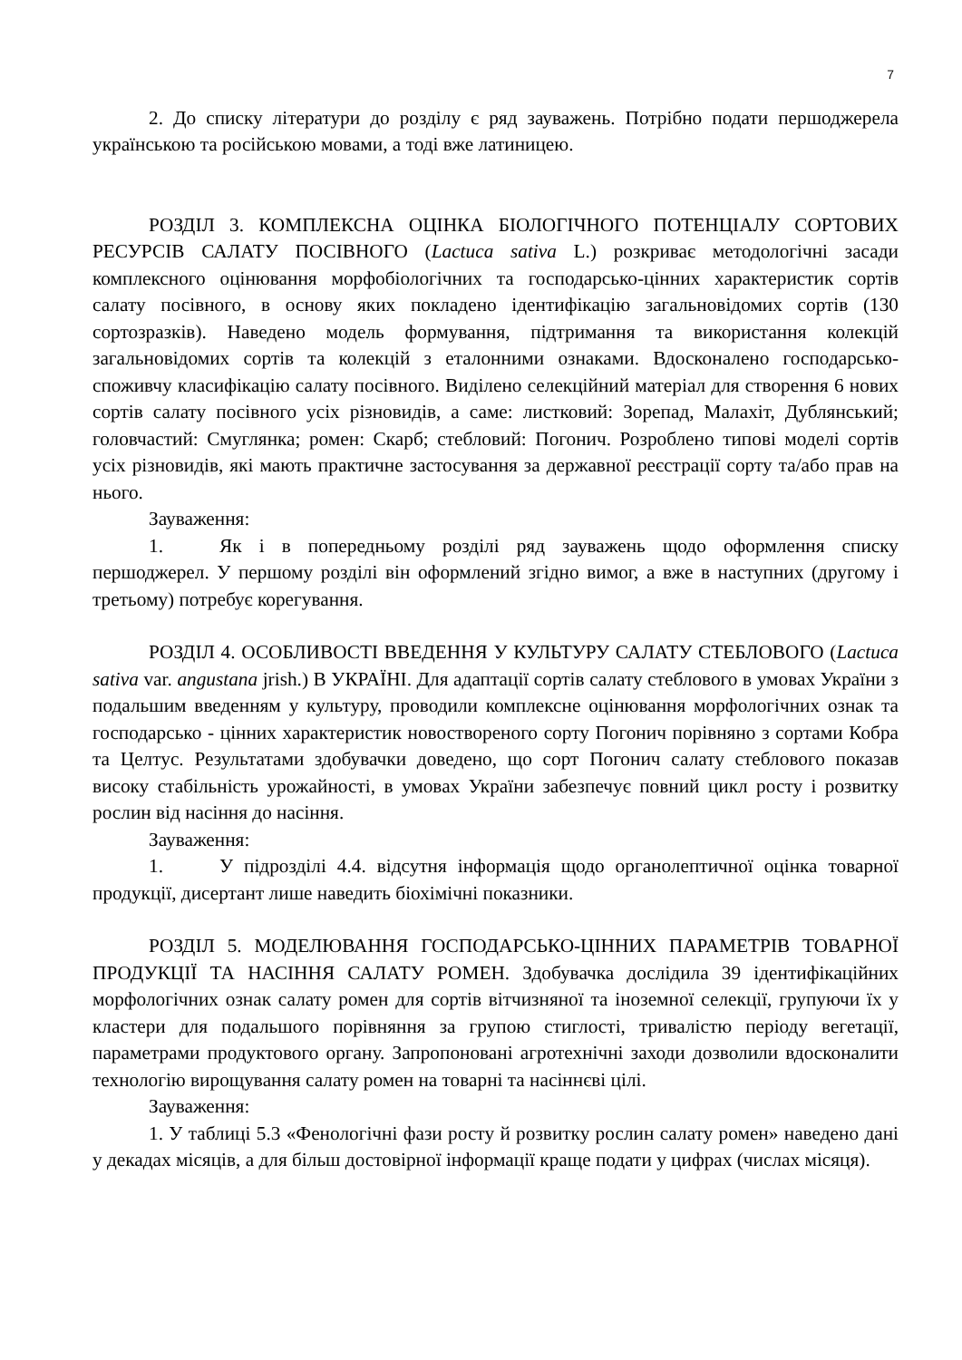7
2. До списку літератури до розділу є ряд зауважень. Потрібно подати першоджерела українською та російською мовами, а тоді вже латиницею.
РОЗДІЛ 3. КОМПЛЕКСНА ОЦІНКА БІОЛОГІЧНОГО ПОТЕНЦІАЛУ СОРТОВИХ РЕСУРСІВ САЛАТУ ПОСІВНОГО (Lactuca sativa L.) розкриває методологічні засади комплексного оцінювання морфобіологічних та господарсько-цінних характеристик сортів салату посівного, в основу яких покладено ідентифікацію загальновідомих сортів (130 сортозразків). Наведено модель формування, підтримання та використання колекцій загальновідомих сортів та колекцій з еталонними ознаками. Вдосконалено господарсько-споживчу класифікацію салату посівного. Виділено селекційний матеріал для створення 6 нових сортів салату посівного усіх різновидів, а саме: листковий: Зорепад, Малахіт, Дублянський; головчастий: Смуглянка; ромен: Скарб; стебловий: Погонич. Розроблено типові моделі сортів усіх різновидів, які мають практичне застосування за державної реєстрації сорту та/або прав на нього.
Зауваження:
1. Як і в попередньому розділі ряд зауважень щодо оформлення списку першоджерел. У першому розділі він оформлений згідно вимог, а вже в наступних (другому і третьому) потребує корегування.
РОЗДІЛ 4. ОСОБЛИВОСТІ ВВЕДЕННЯ У КУЛЬТУРУ САЛАТУ СТЕБЛОВОГО (Lactuca sativa var. angustana jrish.) В УКРАЇНІ. Для адаптації сортів салату стеблового в умовах України з подальшим введенням у культуру, проводили комплексне оцінювання морфологічних ознак та господарсько - цінних характеристик новоствореного сорту Погонич порівняно з сортами Кобра та Целтус. Результатами здобувачки доведено, що сорт Погонич салату стеблового показав високу стабільність урожайності, в умовах України забезпечує повний цикл росту і розвитку рослин від насіння до насіння.
Зауваження:
1. У підрозділі 4.4. відсутня інформація щодо органолептичної оцінка товарної продукції, дисертант лише наведить біохімічні показники.
РОЗДІЛ 5. МОДЕЛЮВАННЯ ГОСПОДАРСЬКО-ЦІННИХ ПАРАМЕТРІВ ТОВАРНОЇ ПРОДУКЦІЇ ТА НАСІННЯ САЛАТУ РОМЕН. Здобувачка дослідила 39 ідентифікаційних морфологічних ознак салату ромен для сортів вітчизняної та іноземної селекції, групуючи їх у кластери для подальшого порівняння за групою стиглості, тривалістю періоду вегетації, параметрами продуктового органу. Запропоновані агротехнічні заходи дозволили вдосконалити технологію вирощування салату ромен на товарні та насіннєві цілі.
Зауваження:
1. У таблиці 5.3 «Фенологічні фази росту й розвитку рослин салату ромен» наведено дані у декадах місяців, а для більш достовірної інформації краще подати у цифрах (числах місяця).